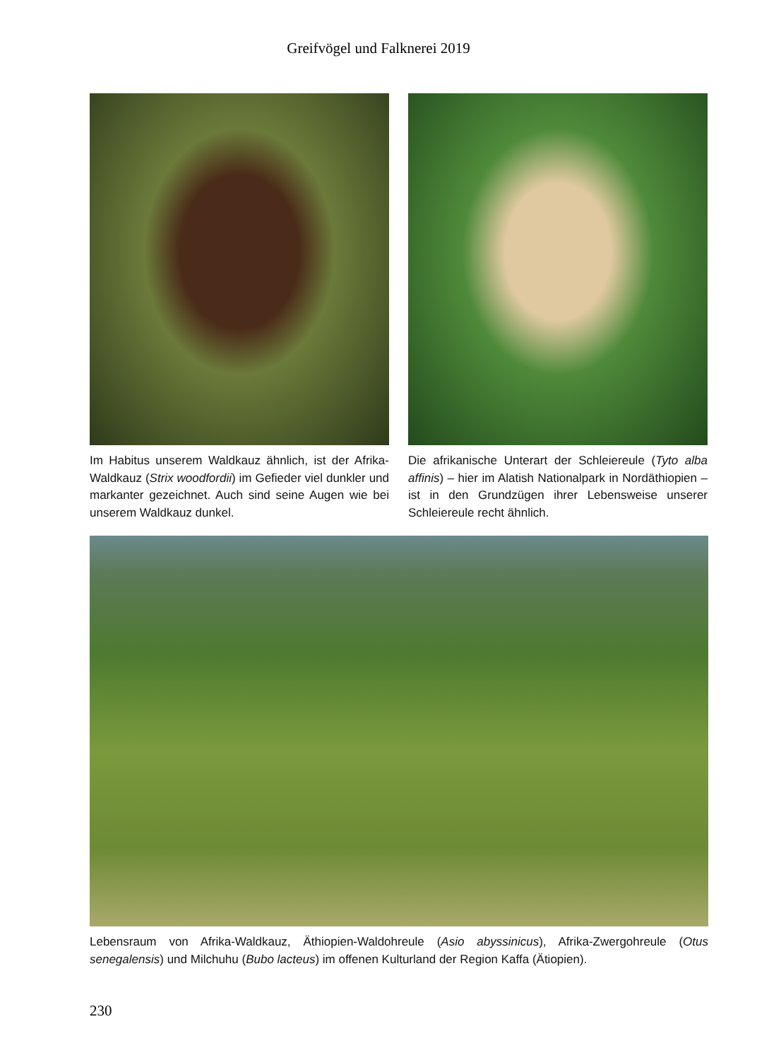Greifvögel und Falknerei 2019
Im Habitus unserem Waldkauz ähnlich, ist der Afrika-Waldkauz (Strix woodfordii) im Gefieder viel dunkler und markanter gezeichnet. Auch sind seine Augen wie bei unserem Waldkauz dunkel.
Die afrikanische Unterart der Schleiereule (Tyto alba affinis) – hier im Alatish Nationalpark in Nordäthiopien – ist in den Grundzügen ihrer Lebensweise unserer Schleiereule recht ähnlich.
Lebensraum von Afrika-Waldkauz, Äthiopien-Waldohreule (Asio abyssinicus), Afrika-Zwergohreule (Otus senegalensis) und Milchuhu (Bubo lacteus) im offenen Kulturland der Region Kaffa (Ätiopien).
230